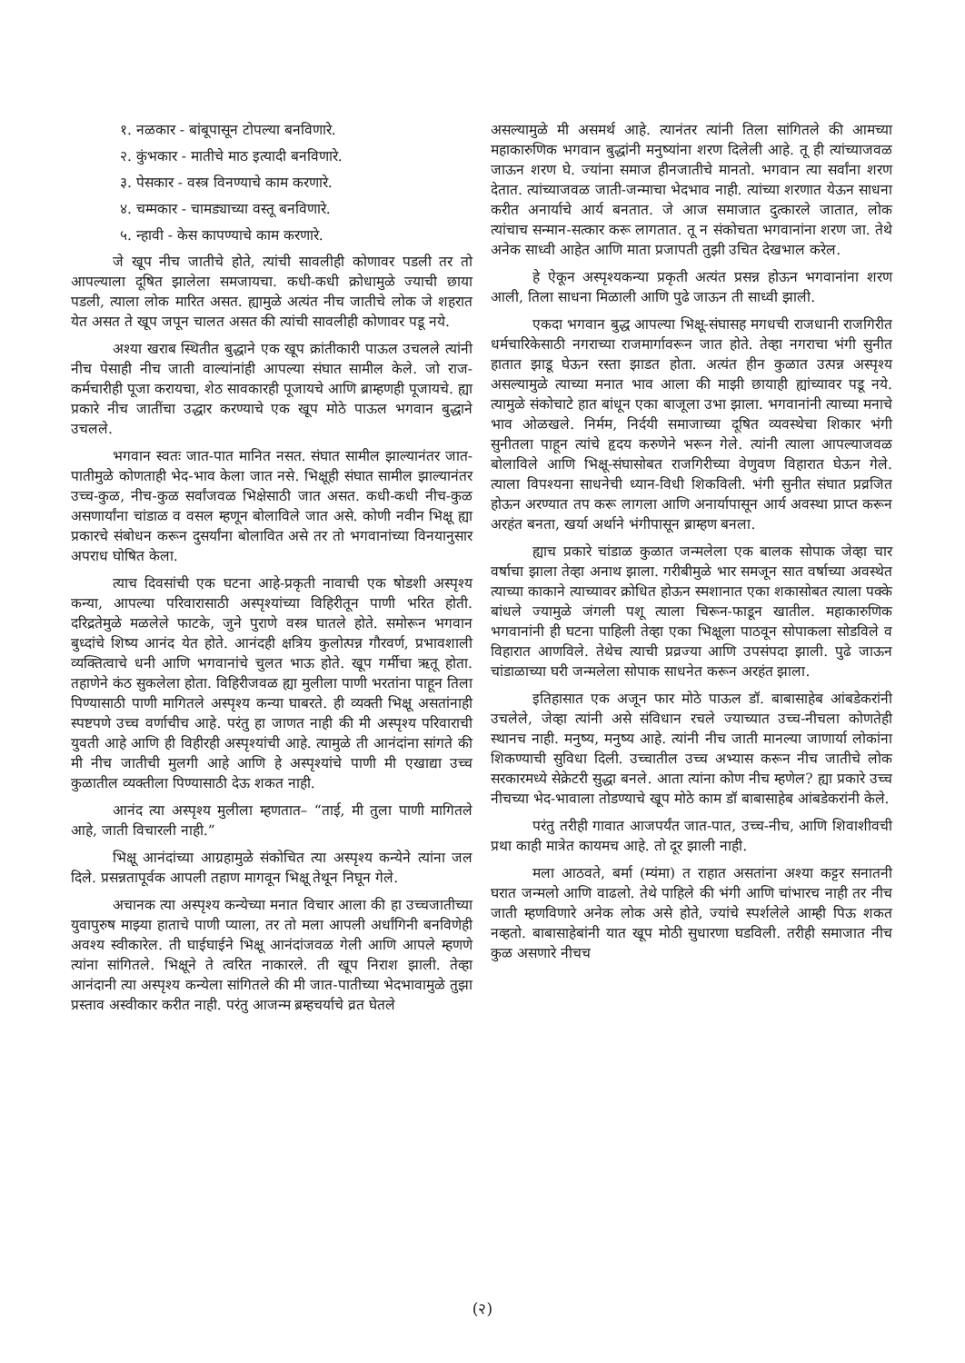१. नळकार - बांबूपासून टोपल्या बनविणारे.
२. कुंभकार - मातीचे माठ इत्यादी बनविणारे.
३. पेसकार - वस्त्र विनण्याचे काम करणारे.
४. चम्मकार - चामड्याच्या वस्तू बनविणारे.
५. न्हावी - केस कापण्याचे काम करणारे.
जे खूप नीच जातीचे होते, त्यांची सावलीही कोणावर पडली तर तो आपल्याला दूषित झालेला समजायचा. कधी-कधी क्रोधामुळे ज्याची छाया पडली, त्याला लोक मारित असत. ह्यामुळे अत्यंत नीच जातीचे लोक जे शहरात येत असत ते खूप जपून चालत असत की त्यांची सावलीही कोणावर पडू नये.
अश्या खराब स्थितीत बुद्धाने एक खूप क्रांतीकारी पाऊल उचलले त्यांनी नीच पेसाही नीच जाती वाल्यांनांही आपल्या संघात सामील केले. जो राज-कर्मचारीही पूजा करायचा, शेठ सावकारही पूजायचे आणि ब्राम्हणही पूजायचे. ह्या प्रकारे नीच जातींचा उद्धार करण्याचे एक खूप मोठे पाऊल भगवान बुद्धाने उचलले.
भगवान स्वतः जात-पात मानित नसत. संघात सामील झाल्यानंतर जात-पातीमुळे कोणताही भेद-भाव केला जात नसे. भिक्षूही संघात सामील झाल्यानंतर उच्च-कुळ, नीच-कुळ सर्वांजवळ भिक्षेसाठी जात असत. कधी-कधी नीच-कुळ असणार्यांना चांडाळ व वसल म्हणून बोलाविले जात असे. कोणी नवीन भिक्षू ह्या प्रकारचे संबोधन करून दुसर्यांना बोलावित असे तर तो भगवानांच्या विनयानुसार अपराध घोषित केला.
त्याच दिवसांची एक घटना आहे-प्रकृती नावाची एक षोडशी अस्पृश्य कन्या, आपल्या परिवारासाठी अस्पृश्यांच्या विहिरीतून पाणी भरित होती. दरिद्रतेमुळे मळलेले फाटके, जुने पुराणे वस्त्र घातले होते. समोरून भगवान बुध्दांचे शिष्य आनंद येत होते. आनंदही क्षत्रिय कुलोत्पन्न गौरवर्ण, प्रभावशाली व्यक्तित्वाचे धनी आणि भगवानांचे चुलत भाऊ होते. खूप गर्मीचा ऋतू होता. तहाणेने कंठ सुकलेला होता. विहिरीजवळ ह्या मुलीला पाणी भरतांना पाहून तिला पिण्यासाठी पाणी मागितले अस्पृश्य कन्या घाबरते. ही व्यक्ती भिक्षू असतांनाही स्पष्टपणे उच्च वर्णाचीच आहे. परंतु हा जाणत नाही की मी अस्पृश्य परिवाराची युवती आहे आणि ही विहीरही अस्पृश्यांची आहे. त्यामुळे ती आनंदांना सांगते की मी नीच जातीची मुलगी आहे आणि हे अस्पृश्यांचे पाणी मी एखाद्या उच्च कुळातील व्यक्तीला पिण्यासाठी देऊ शकत नाही.
आनंद त्या अस्पृश्य मुलीला म्हणतात– “ताई, मी तुला पाणी मागितले आहे, जाती विचारली नाही.”
भिक्षू आनंदांच्या आग्रहामुळे संकोचित त्या अस्पृश्य कन्येने त्यांना जल दिले. प्रसन्नतापूर्वक आपली तहाण मागवून भिक्षू तेथून निघून गेले.
अचानक त्या अस्पृश्य कन्येच्या मनात विचार आला की हा उच्चजातीच्या युवापुरुष माझ्या हाताचे पाणी प्याला, तर तो मला आपली अर्धांगिनी बनविणेही अवश्य स्वीकारेल. ती घाईघाईने भिक्षू आनंदांजवळ गेली आणि आपले म्हणणे त्यांना सांगितले. भिक्षूने ते त्वरित नाकारले. ती खूप निराश झाली. तेव्हा आनंदानी त्या अस्पृश्य कन्येला सांगितले की मी जात-पातीच्या भेदभावामुळे तुझा प्रस्ताव अस्वीकार करीत नाही. परंतु आजन्म ब्रम्हचर्याचे व्रत घेतले
असल्यामुळे मी असमर्थ आहे. त्यानंतर त्यांनी तिला सांगितले की आमच्या महाकारुणिक भगवान बुद्धांनी मनुष्यांना शरण दिलेली आहे. तू ही त्यांच्याजवळ जाऊन शरण घे. ज्यांना समाज हीनजातीचे मानतो. भगवान त्या सर्वांना शरण देतात. त्यांच्याजवळ जाती-जन्माचा भेदभाव नाही. त्यांच्या शरणात येऊन साधना करीत अनार्याचे आर्य बनतात. जे आज समाजात दुत्कारले जातात, लोक त्यांचाच सन्मान-सत्कार करू लागतात. तू न संकोचता भगवानांना शरण जा. तेथे अनेक साध्वी आहेत आणि माता प्रजापती तुझी उचित देखभाल करेल.
हे ऐकून अस्पृश्यकन्या प्रकृती अत्यंत प्रसन्न होऊन भगवानांना शरण आली, तिला साधना मिळाली आणि पुढे जाऊन ती साध्वी झाली.
एकदा भगवान बुद्ध आपल्या भिक्षू-संघासह मगधची राजधानी राजगिरीत धर्मचारिकेसाठी नगराच्या राजमार्गावरून जात होते. तेव्हा नगराचा भंगी सुनीत हातात झाडू घेऊन रस्ता झाडत होता. अत्यंत हीन कुळात उत्पन्न अस्पृश्य असल्यामुळे त्याच्या मनात भाव आला की माझी छायाही ह्यांच्यावर पडू नये. त्यामुळे संकोचाटे हात बांधून एका बाजूला उभा झाला. भगवानांनी त्याच्या मनाचे भाव ओळखले. निर्मम, निर्दयी समाजाच्या दूषित व्यवस्थेचा शिकार भंगी सुनीतला पाहून त्यांचे हृदय करुणेने भरून गेले. त्यांनी त्याला आपल्याजवळ बोलाविले आणि भिक्षू-संघासोबत राजगिरीच्या वेणुवण विहारात घेऊन गेले. त्याला विपश्यना साधनेची ध्यान-विधी शिकविली. भंगी सुनीत संघात प्रव्रजित होऊन अरण्यात तप करू लागला आणि अनार्यापासून आर्य अवस्था प्राप्त करून अरहंत बनता, खर्या अर्थाने भंगीपासून ब्राम्हण बनला.
ह्याच प्रकारे चांडाळ कुळात जन्मलेला एक बालक सोपाक जेव्हा चार वर्षाचा झाला तेव्हा अनाथ झाला. गरीबीमुळे भार समजून सात वर्षाच्या अवस्थेत त्याच्या काकाने त्याच्यावर क्रोधित होऊन स्मशानात एका शकासोबत त्याला पक्के बांधले ज्यामुळे जंगली पशू त्याला चिरून-फाडून खातील. महाकारुणिक भगवानांनी ही घटना पाहिली तेव्हा एका भिक्षूला पाठवून सोपाकला सोडविले व विहारात आणविले. तेथेच त्याची प्रव्रज्या आणि उपसंपदा झाली. पुढे जाऊन चांडाळाच्या घरी जन्मलेला सोपाक साधनेत करून अरहंत झाला.
इतिहासात एक अजून फार मोठे पाऊल डॉ. बाबासाहेब आंबडेकरांनी उचलेले, जेव्हा त्यांनी असे संविधान रचले ज्याच्यात उच्च-नीचला कोणतेही स्थानच नाही. मनुष्य, मनुष्य आहे. त्यांनी नीच जाती मानल्या जाणार्या लोकांना शिकण्याची सुविधा दिली. उच्चातील उच्च अभ्यास करून नीच जातीचे लोक सरकारमध्ये सेक्रेटरी सुद्धा बनले. आता त्यांना कोण नीच म्हणेल? ह्या प्रकारे उच्च नीचच्या भेद-भावाला तोडण्याचे खूप मोठे काम डॉ बाबासाहेब आंबडेकरांनी केले.
परंतु तरीही गावात आजपर्यंत जात-पात, उच्च-नीच, आणि शिवाशीवची प्रथा काही मात्रेत कायमच आहे. तो दूर झाली नाही.
मला आठवते, बर्मा (म्यंमा) त राहात असतांना अश्या कट्टर सनातनी घरात जन्मलो आणि वाढलो. तेथे पाहिले की भंगी आणि चांभारच नाही तर नीच जाती म्हणविणारे अनेक लोक असे होते, ज्यांचे स्पर्शलेले आम्ही पिऊ शकत नव्हतो. बाबासाहेबांनी यात खूप मोठी सुधारणा घडविली. तरीही समाजात नीच कुळ असणारे नीचच
(२)